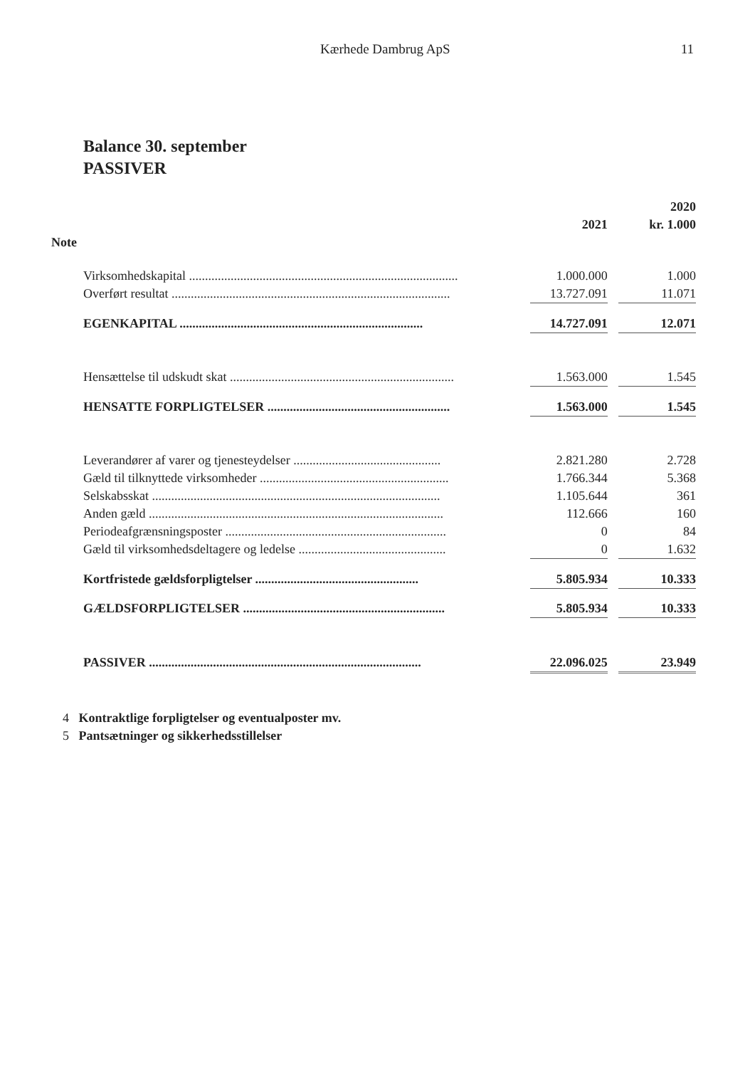Kærhede Dambrug ApS 11
Balance 30. september
PASSIVER
| | | | 2020 |
| --- | --- | --- | --- |
| | 2021 | | kr. 1.000 |
| Note | | | |
| Virksomhedskapital .................................................................................... | 1.000.000 | | 1.000 |
| Overført resultat ....................................................................................... | 13.727.091 | | 11.071 |
| EGENKAPITAL ............................................................................ | 14.727.091 | | 12.071 |
| Hensættelse til udskudt skat ...................................................................... | 1.563.000 | | 1.545 |
| HENSATTE FORPLIGTELSER ......................................................... | 1.563.000 | | 1.545 |
| Leverandører af varer og tjenesteydelser .............................................. | 2.821.280 | | 2.728 |
| Gæld til tilknyttede virksomheder ........................................................... | 1.766.344 | | 5.368 |
| Selskabsskat .......................................................................................... | 1.105.644 | | 361 |
| Anden gæld ............................................................................................ | 112.666 | | 160 |
| Periodeafgrænsningsposter ..................................................................... | 0 | | 84 |
| Gæld til virksomhedsdeltagere og ledelse .............................................. | 0 | | 1.632 |
| Kortfristede gældsforpligtelser ................................................... | 5.805.934 | | 10.333 |
| GÆLDSFORPLIGTELSER ............................................................... | 5.805.934 | | 10.333 |
| PASSIVER ..................................................................................... | 22.096.025 | | 23.949 |
4 Kontraktlige forpligtelser og eventualposter mv.
5 Pantsætninger og sikkerhedsstillelser